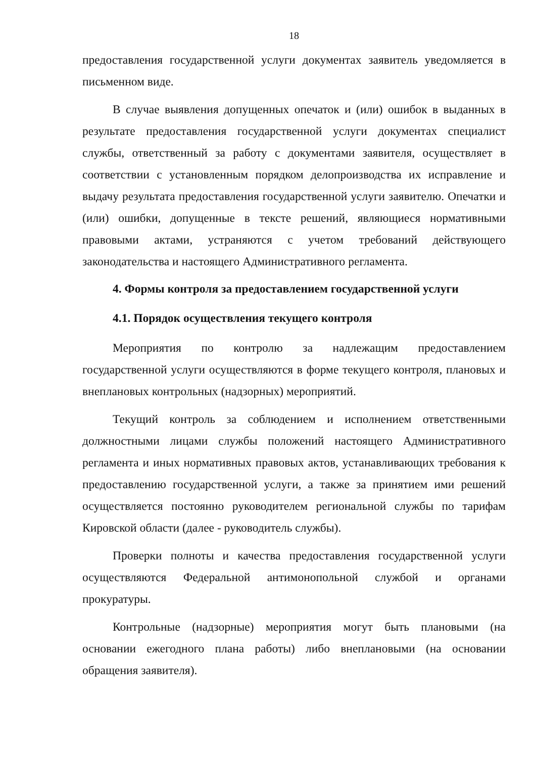18
предоставления государственной услуги документах заявитель уведомляется в письменном виде.
В случае выявления допущенных опечаток и (или) ошибок в выданных в результате предоставления государственной услуги документах специалист службы, ответственный за работу с документами заявителя, осуществляет в соответствии с установленным порядком делопроизводства их исправление и выдачу результата предоставления государственной услуги заявителю. Опечатки и (или) ошибки, допущенные в тексте решений, являющиеся нормативными правовыми актами, устраняются с учетом требований действующего законодательства и настоящего Административного регламента.
4. Формы контроля за предоставлением государственной услуги
4.1. Порядок осуществления текущего контроля
Мероприятия по контролю за надлежащим предоставлением государственной услуги осуществляются в форме текущего контроля, плановых и внеплановых контрольных (надзорных) мероприятий.
Текущий контроль за соблюдением и исполнением ответственными должностными лицами службы положений настоящего Административного регламента и иных нормативных правовых актов, устанавливающих требования к предоставлению государственной услуги, а также за принятием ими решений осуществляется постоянно руководителем региональной службы по тарифам Кировской области (далее - руководитель службы).
Проверки полноты и качества предоставления государственной услуги осуществляются Федеральной антимонопольной службой и органами прокуратуры.
Контрольные (надзорные) мероприятия могут быть плановыми (на основании ежегодного плана работы) либо внеплановыми (на основании обращения заявителя).